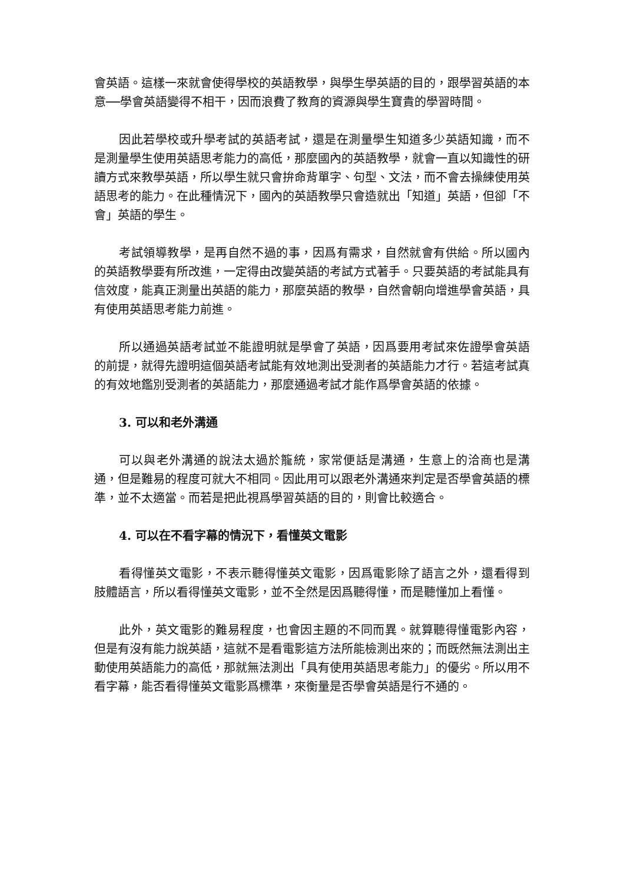會英語。這樣一來就會使得學校的英語教學，與學生學英語的目的，跟學習英語的本意──學會英語變得不相干，因而浪費了教育的資源與學生寶貴的學習時間。
因此若學校或升學考試的英語考試，還是在測量學生知道多少英語知識，而不是測量學生使用英語思考能力的高低，那麼國內的英語教學，就會一直以知識性的研讀方式來教學英語，所以學生就只會拚命背單字、句型、文法，而不會去操練使用英語思考的能力。在此種情況下，國內的英語教學只會造就出「知道」英語，但卻「不會」英語的學生。
考試領導教學，是再自然不過的事，因爲有需求，自然就會有供給。所以國內的英語教學要有所改進，一定得由改變英語的考試方式著手。只要英語的考試能具有信效度，能真正測量出英語的能力，那麼英語的教學，自然會朝向增進學會英語，具有使用英語思考能力前進。
所以通過英語考試並不能證明就是學會了英語，因爲要用考試來佐證學會英語的前提，就得先證明這個英語考試能有效地測出受測者的英語能力才行。若這考試真的有效地鑑別受測者的英語能力，那麼通過考試才能作爲學會英語的依據。
3. 可以和老外溝通
可以與老外溝通的說法太過於籠統，家常便話是溝通，生意上的洽商也是溝通，但是難易的程度可就大不相同。因此用可以跟老外溝通來判定是否學會英語的標準，並不太適當。而若是把此視爲學習英語的目的，則會比較適合。
4. 可以在不看字幕的情況下，看懂英文電影
看得懂英文電影，不表示聽得懂英文電影，因爲電影除了語言之外，還看得到肢體語言，所以看得懂英文電影，並不全然是因爲聽得懂，而是聽懂加上看懂。
此外，英文電影的難易程度，也會因主題的不同而異。就算聽得懂電影內容，但是有沒有能力說英語，這就不是看電影這方法所能檢測出來的；而既然無法測出主動使用英語能力的高低，那就無法測出「具有使用英語思考能力」的優劣。所以用不看字幕，能否看得懂英文電影爲標準，來衡量是否學會英語是行不通的。